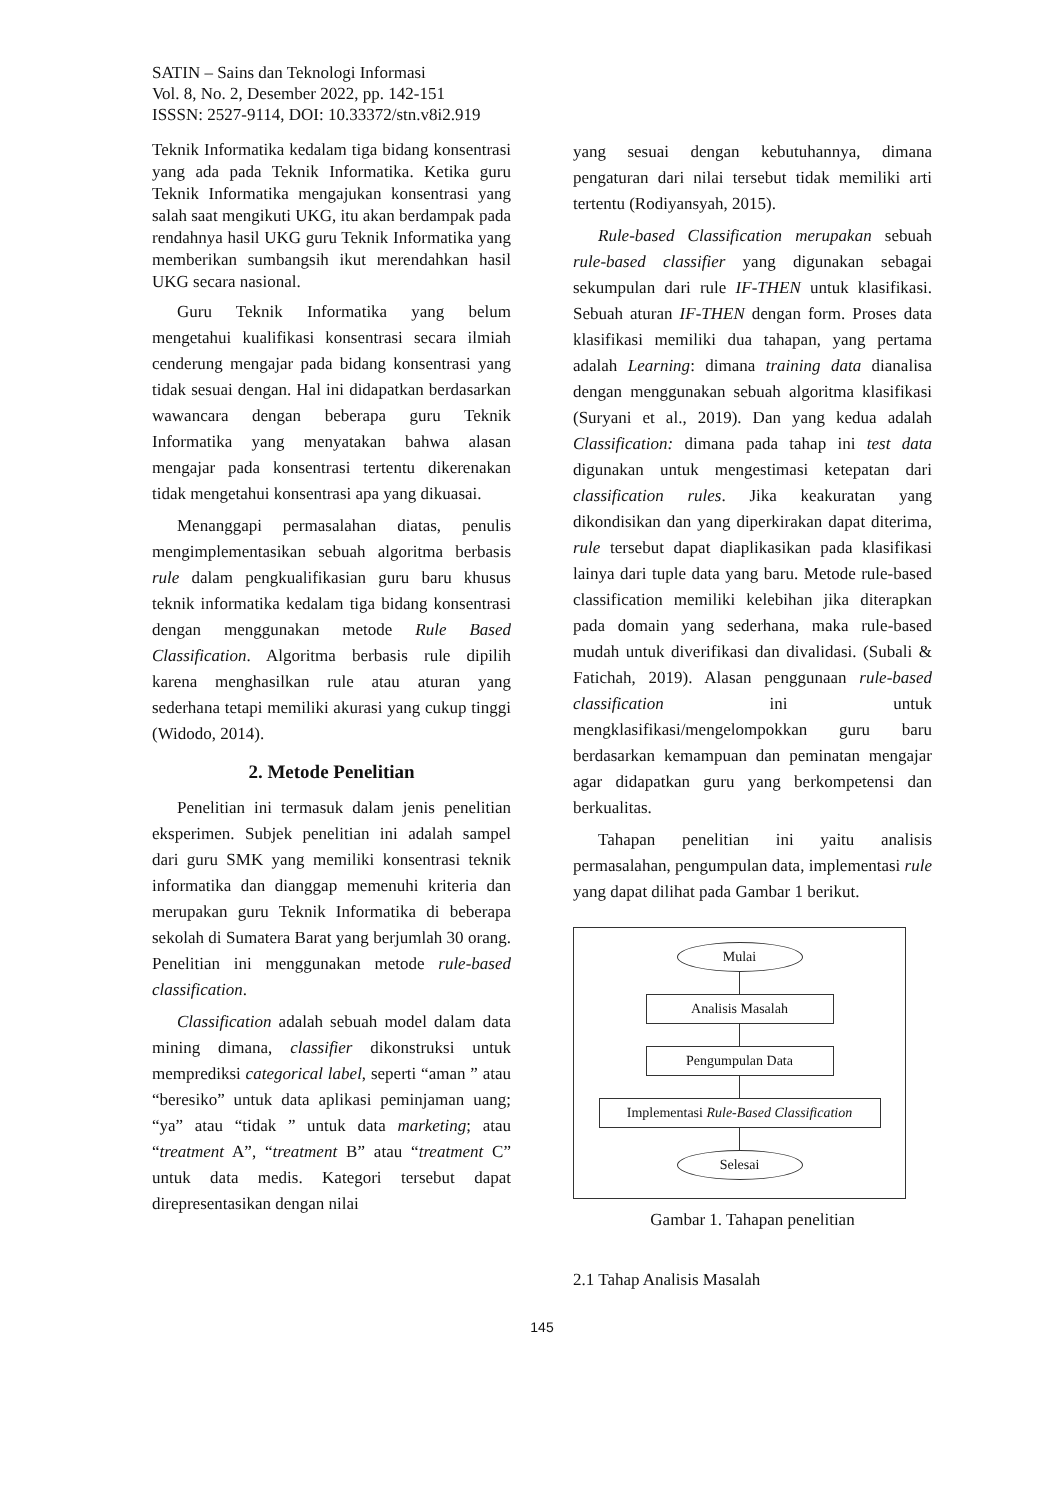SATIN – Sains dan Teknologi Informasi
Vol. 8, No. 2, Desember 2022, pp. 142-151
ISSSN: 2527-9114, DOI: 10.33372/stn.v8i2.919
Teknik Informatika kedalam tiga bidang konsentrasi yang ada pada Teknik Informatika. Ketika guru Teknik Informatika mengajukan konsentrasi yang salah saat mengikuti UKG, itu akan berdampak pada rendahnya hasil UKG guru Teknik Informatika yang memberikan sumbangsih ikut merendahkan hasil UKG secara nasional.
Guru Teknik Informatika yang belum mengetahui kualifikasi konsentrasi secara ilmiah cenderung mengajar pada bidang konsentrasi yang tidak sesuai dengan. Hal ini didapatkan berdasarkan wawancara dengan beberapa guru Teknik Informatika yang menyatakan bahwa alasan mengajar pada konsentrasi tertentu dikerenakan tidak mengetahui konsentrasi apa yang dikuasai.
Menanggapi permasalahan diatas, penulis mengimplementasikan sebuah algoritma berbasis rule dalam pengkualifikasian guru baru khusus teknik informatika kedalam tiga bidang konsentrasi dengan menggunakan metode Rule Based Classification. Algoritma berbasis rule dipilih karena menghasilkan rule atau aturan yang sederhana tetapi memiliki akurasi yang cukup tinggi (Widodo, 2014).
2. Metode Penelitian
Penelitian ini termasuk dalam jenis penelitian eksperimen. Subjek penelitian ini adalah sampel dari guru SMK yang memiliki konsentrasi teknik informatika dan dianggap memenuhi kriteria dan merupakan guru Teknik Informatika di beberapa sekolah di Sumatera Barat yang berjumlah 30 orang. Penelitian ini menggunakan metode rule-based classification.
Classification adalah sebuah model dalam data mining dimana, classifier dikonstruksi untuk memprediksi categorical label, seperti “aman ” atau “beresiko” untuk data aplikasi peminjaman uang; “ya” atau “tidak ” untuk data marketing; atau “treatment A”, “treatment B” atau “treatment C” untuk data medis. Kategori tersebut dapat direpresentasikan dengan nilai
yang sesuai dengan kebutuhannya, dimana pengaturan dari nilai tersebut tidak memiliki arti tertentu (Rodiyansyah, 2015).
Rule-based Classification merupakan sebuah rule-based classifier yang digunakan sebagai sekumpulan dari rule IF-THEN untuk klasifikasi. Sebuah aturan IF-THEN dengan form. Proses data klasifikasi memiliki dua tahapan, yang pertama adalah Learning: dimana training data dianalisa dengan menggunakan sebuah algoritma klasifikasi (Suryani et al., 2019). Dan yang kedua adalah Classification: dimana pada tahap ini test data digunakan untuk mengestimasi ketepatan dari classification rules. Jika keakuratan yang dikondisikan dan yang diperkirakan dapat diterima, rule tersebut dapat diaplikasikan pada klasifikasi lainya dari tuple data yang baru. Metode rule-based classification memiliki kelebihan jika diterapkan pada domain yang sederhana, maka rule-based mudah untuk diverifikasi dan divalidasi. (Subali & Fatichah, 2019). Alasan penggunaan rule-based classification ini untuk mengklasifikasi/mengelompokkan guru baru berdasarkan kemampuan dan peminatan mengajar agar didapatkan guru yang berkompetensi dan berkualitas.
Tahapan penelitian ini yaitu analisis permasalahan, pengumpulan data, implementasi rule yang dapat dilihat pada Gambar 1 berikut.
Mulai
Analisis Masalah
Pengumpulan Data
Implementasi Rule-Based Classification
Selesai
Gambar 1. Tahapan penelitian
2.1 Tahap Analisis Masalah
145